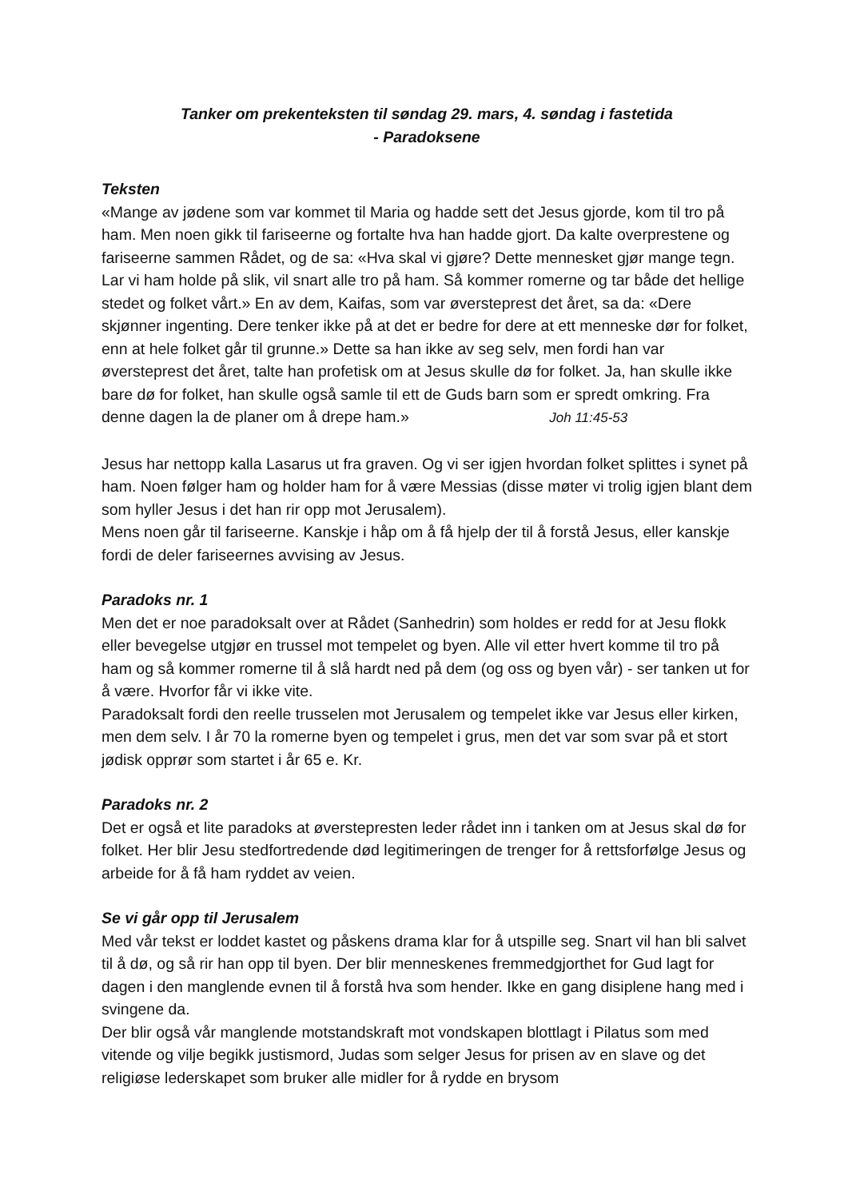Tanker om prekenteksten til søndag 29. mars, 4. søndag i fastetida
- Paradoksene
Teksten
«Mange av jødene som var kommet til Maria og hadde sett det Jesus gjorde, kom til tro på ham. Men noen gikk til fariseerne og fortalte hva han hadde gjort. Da kalte overprestene og fariseerne sammen Rådet, og de sa: «Hva skal vi gjøre? Dette mennesket gjør mange tegn. Lar vi ham holde på slik, vil snart alle tro på ham. Så kommer romerne og tar både det hellige stedet og folket vårt.» En av dem, Kaifas, som var øversteprest det året, sa da: «Dere skjønner ingenting. Dere tenker ikke på at det er bedre for dere at ett menneske dør for folket, enn at hele folket går til grunne.» Dette sa han ikke av seg selv, men fordi han var øversteprest det året, talte han profetisk om at Jesus skulle dø for folket. Ja, han skulle ikke bare dø for folket, han skulle også samle til ett de Guds barn som er spredt omkring. Fra denne dagen la de planer om å drepe ham.» Joh 11:45-53
Jesus har nettopp kalla Lasarus ut fra graven. Og vi ser igjen hvordan folket splittes i synet på ham. Noen følger ham og holder ham for å være Messias (disse møter vi trolig igjen blant dem som hyller Jesus i det han rir opp mot Jerusalem).
Mens noen går til fariseerne. Kanskje i håp om å få hjelp der til å forstå Jesus, eller kanskje fordi de deler fariseernes avvising av Jesus.
Paradoks nr. 1
Men det er noe paradoksalt over at Rådet (Sanhedrin) som holdes er redd for at Jesu flokk eller bevegelse utgjør en trussel mot tempelet og byen. Alle vil etter hvert komme til tro på ham og så kommer romerne til å slå hardt ned på dem (og oss og byen vår) - ser tanken ut for å være. Hvorfor får vi ikke vite.
Paradoksalt fordi den reelle trusselen mot Jerusalem og tempelet ikke var Jesus eller kirken, men dem selv. I år 70 la romerne byen og tempelet i grus, men det var som svar på et stort jødisk opprør som startet i år 65 e. Kr.
Paradoks nr. 2
Det er også et lite paradoks at øverstepresten leder rådet inn i tanken om at Jesus skal dø for folket. Her blir Jesu stedfortredende død legitimeringen de trenger for å rettsforfølge Jesus og arbeide for å få ham ryddet av veien.
Se vi går opp til Jerusalem
Med vår tekst er loddet kastet og påskens drama klar for å utspille seg. Snart vil han bli salvet til å dø, og så rir han opp til byen. Der blir menneskenes fremmedgjorthet for Gud lagt for dagen i den manglende evnen til å forstå hva som hender. Ikke en gang disiplene hang med i svingene da.
Der blir også vår manglende motstandskraft mot vondskapen blottlagt i Pilatus som med vitende og vilje begikk justismord, Judas som selger Jesus for prisen av en slave og det religiøse lederskapet som bruker alle midler for å rydde en brysom